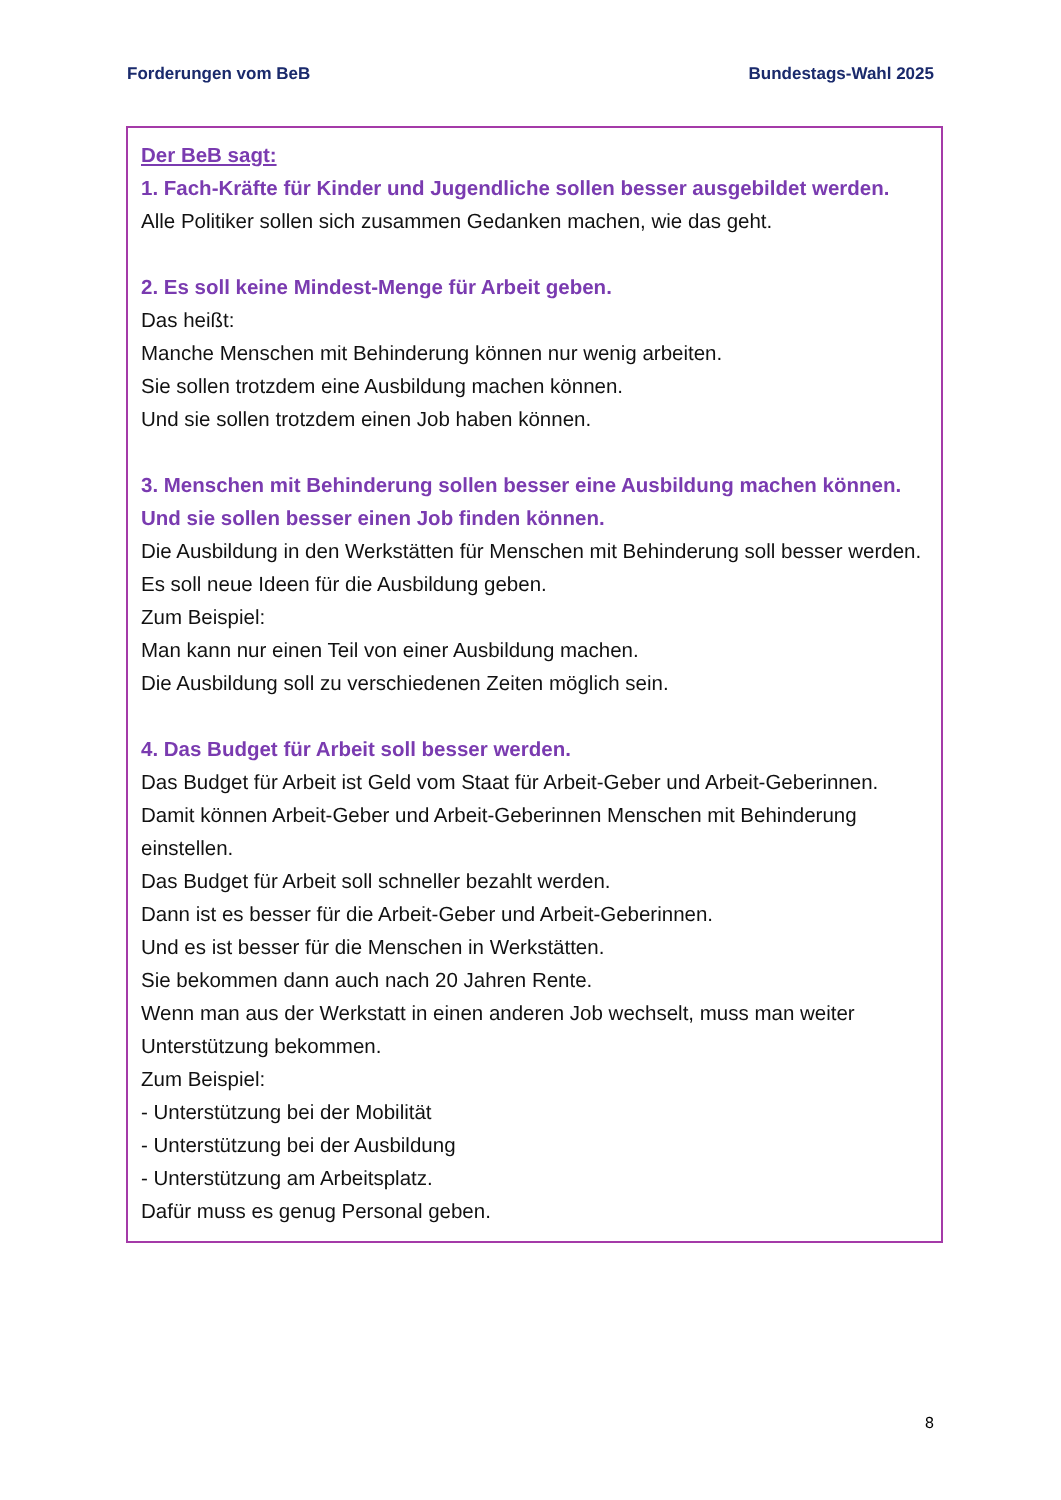Forderungen vom BeB Bundestags-Wahl 2025
Der BeB sagt:
1. Fach-Kräfte für Kinder und Jugendliche sollen besser ausgebildet werden.
Alle Politiker sollen sich zusammen Gedanken machen, wie das geht.
2. Es soll keine Mindest-Menge für Arbeit geben.
Das heißt:
Manche Menschen mit Behinderung können nur wenig arbeiten.
Sie sollen trotzdem eine Ausbildung machen können.
Und sie sollen trotzdem einen Job haben können.
3. Menschen mit Behinderung sollen besser eine Ausbildung machen können. Und sie sollen besser einen Job finden können.
Die Ausbildung in den Werkstätten für Menschen mit Behinderung soll besser werden.
Es soll neue Ideen für die Ausbildung geben.
Zum Beispiel:
Man kann nur einen Teil von einer Ausbildung machen.
Die Ausbildung soll zu verschiedenen Zeiten möglich sein.
4. Das Budget für Arbeit soll besser werden.
Das Budget für Arbeit ist Geld vom Staat für Arbeit-Geber und Arbeit-Geberinnen.
Damit können Arbeit-Geber und Arbeit-Geberinnen Menschen mit Behinderung einstellen.
Das Budget für Arbeit soll schneller bezahlt werden.
Dann ist es besser für die Arbeit-Geber und Arbeit-Geberinnen.
Und es ist besser für die Menschen in Werkstätten.
Sie bekommen dann auch nach 20 Jahren Rente.
Wenn man aus der Werkstatt in einen anderen Job wechselt, muss man weiter Unterstützung bekommen.
Zum Beispiel:
- Unterstützung bei der Mobilität
- Unterstützung bei der Ausbildung
- Unterstützung am Arbeitsplatz.
Dafür muss es genug Personal geben.
8